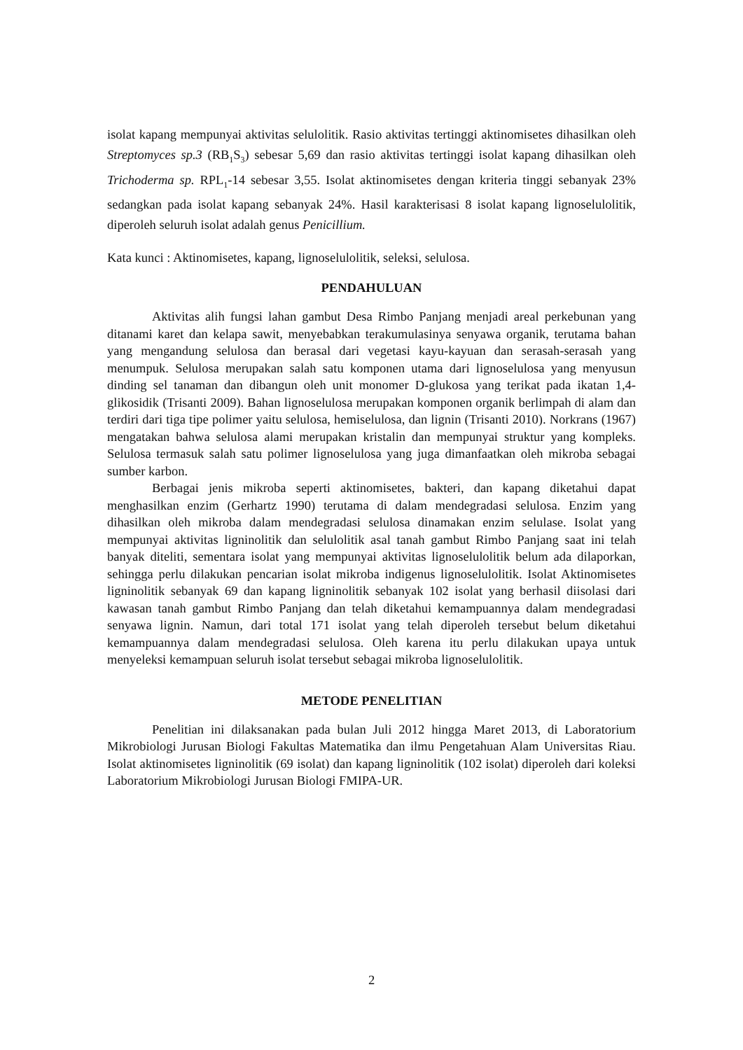isolat kapang mempunyai aktivitas selulolitik. Rasio aktivitas tertinggi aktinomisetes dihasilkan oleh Streptomyces sp.3 (RB<sub>1</sub>S<sub>3</sub>) sebesar 5,69 dan rasio aktivitas tertinggi isolat kapang dihasilkan oleh Trichoderma sp. RPL<sub>1</sub>-14 sebesar 3,55. Isolat aktinomisetes dengan kriteria tinggi sebanyak 23% sedangkan pada isolat kapang sebanyak 24%. Hasil karakterisasi 8 isolat kapang lignoselulolitik, diperoleh seluruh isolat adalah genus Penicillium.
Kata kunci : Aktinomisetes, kapang, lignoselulolitik, seleksi, selulosa.
PENDAHULUAN
Aktivitas alih fungsi lahan gambut Desa Rimbo Panjang menjadi areal perkebunan yang ditanami karet dan kelapa sawit, menyebabkan terakumulasinya senyawa organik, terutama bahan yang mengandung selulosa dan berasal dari vegetasi kayu-kayuan dan serasah-serasah yang menumpuk. Selulosa merupakan salah satu komponen utama dari lignoselulosa yang menyusun dinding sel tanaman dan dibangun oleh unit monomer D-glukosa yang terikat pada ikatan 1,4-glikosidik (Trisanti 2009). Bahan lignoselulosa merupakan komponen organik berlimpah di alam dan terdiri dari tiga tipe polimer yaitu selulosa, hemiselulosa, dan lignin (Trisanti 2010). Norkrans (1967) mengatakan bahwa selulosa alami merupakan kristalin dan mempunyai struktur yang kompleks. Selulosa termasuk salah satu polimer lignoselulosa yang juga dimanfaatkan oleh mikroba sebagai sumber karbon.
Berbagai jenis mikroba seperti aktinomisetes, bakteri, dan kapang diketahui dapat menghasilkan enzim (Gerhartz 1990) terutama di dalam mendegradasi selulosa. Enzim yang dihasilkan oleh mikroba dalam mendegradasi selulosa dinamakan enzim selulase. Isolat yang mempunyai aktivitas ligninolitik dan selulolitik asal tanah gambut Rimbo Panjang saat ini telah banyak diteliti, sementara isolat yang mempunyai aktivitas lignoselulolitik belum ada dilaporkan, sehingga perlu dilakukan pencarian isolat mikroba indigenus lignoselulolitik. Isolat Aktinomisetes ligninolitik sebanyak 69 dan kapang ligninolitik sebanyak 102 isolat yang berhasil diisolasi dari kawasan tanah gambut Rimbo Panjang dan telah diketahui kemampuannya dalam mendegradasi senyawa lignin. Namun, dari total 171 isolat yang telah diperoleh tersebut belum diketahui kemampuannya dalam mendegradasi selulosa. Oleh karena itu perlu dilakukan upaya untuk menyeleksi kemampuan seluruh isolat tersebut sebagai mikroba lignoselulolitik.
METODE PENELITIAN
Penelitian ini dilaksanakan pada bulan Juli 2012 hingga Maret 2013, di Laboratorium Mikrobiologi Jurusan Biologi Fakultas Matematika dan ilmu Pengetahuan Alam Universitas Riau. Isolat aktinomisetes ligninolitik (69 isolat) dan kapang ligninolitik (102 isolat) diperoleh dari koleksi Laboratorium Mikrobiologi Jurusan Biologi FMIPA-UR.
2